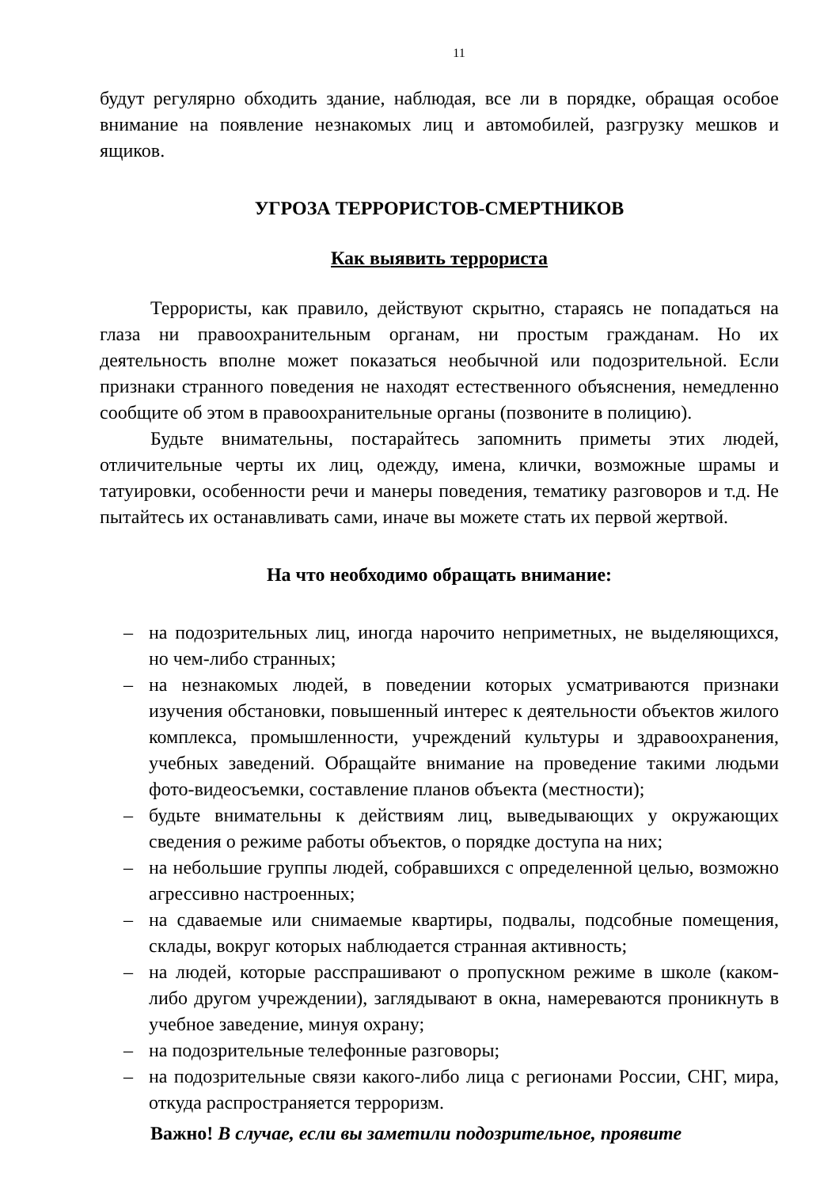11
будут регулярно обходить здание, наблюдая, все ли в порядке, обращая особое внимание на появление незнакомых лиц и автомобилей, разгрузку мешков и ящиков.
УГРОЗА ТЕРРОРИСТОВ-СМЕРТНИКОВ
Как выявить террориста
Террористы, как правило, действуют скрытно, стараясь не попадаться на глаза ни правоохранительным органам, ни простым гражданам. Но их деятельность вполне может показаться необычной или подозрительной. Если признаки странного поведения не находят естественного объяснения, немедленно сообщите об этом в правоохранительные органы (позвоните в полицию).
Будьте внимательны, постарайтесь запомнить приметы этих людей, отличительные черты их лиц, одежду, имена, клички, возможные шрамы и татуировки, особенности речи и манеры поведения, тематику разговоров и т.д. Не пытайтесь их останавливать сами, иначе вы можете стать их первой жертвой.
На что необходимо обращать внимание:
– на подозрительных лиц, иногда нарочито неприметных, не выделяющихся, но чем-либо странных;
– на незнакомых людей, в поведении которых усматриваются признаки изучения обстановки, повышенный интерес к деятельности объектов жилого комплекса, промышленности, учреждений культуры и здравоохранения, учебных заведений. Обращайте внимание на проведение такими людьми фото-видеосъемки, составление планов объекта (местности);
– будьте внимательны к действиям лиц, выведывающих у окружающих сведения о режиме работы объектов, о порядке доступа на них;
– на небольшие группы людей, собравшихся с определенной целью, возможно агрессивно настроенных;
– на сдаваемые или снимаемые квартиры, подвалы, подсобные помещения, склады, вокруг которых наблюдается странная активность;
– на людей, которые расспрашивают о пропускном режиме в школе (каком-либо другом учреждении), заглядывают в окна, намереваются проникнуть в учебное заведение, минуя охрану;
– на подозрительные телефонные разговоры;
– на подозрительные связи какого-либо лица с регионами России, СНГ, мира, откуда распространяется терроризм.
Важно! В случае, если вы заметили подозрительное, проявите